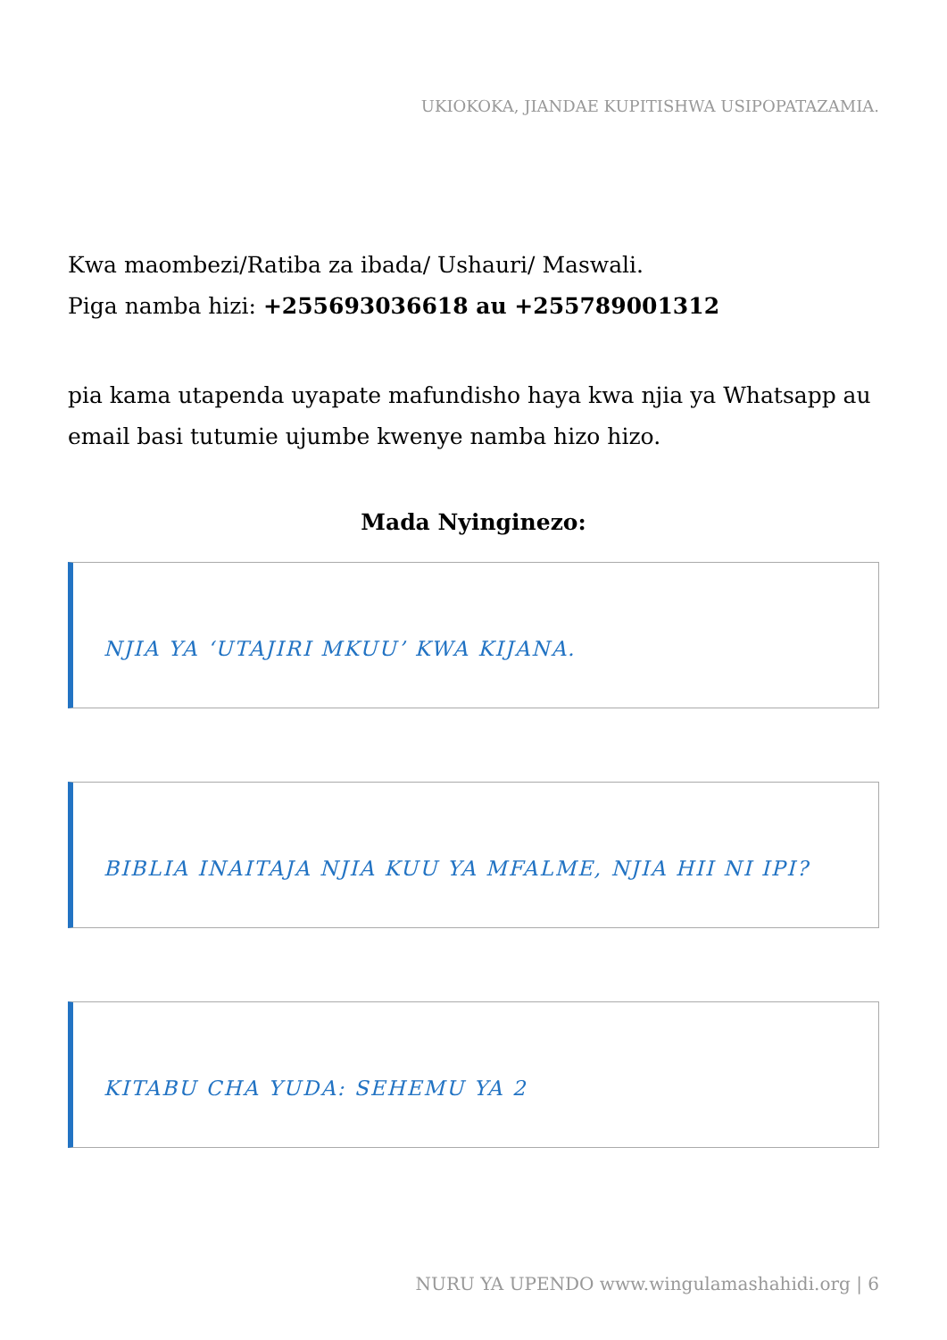UKIOKOKA, JIANDAE KUPITISHWA USIPOPATAZAMIA.
Kwa maombezi/Ratiba za ibada/ Ushauri/ Maswali.
Piga namba hizi: +255693036618 au +255789001312
pia kama utapenda uyapate mafundisho haya kwa njia ya Whatsapp au email basi tutumie ujumbe kwenye namba hizo hizo.
Mada Nyinginezo:
NJIA YA ‘UTAJIRI MKUU’ KWA KIJANA.
BIBLIA INAITAJA NJIA KUU YA MFALME, NJIA HII NI IPI?
KITABU CHA YUDA: SEHEMU YA 2
NURU YA UPENDO www.wingulamashahidi.org | 6